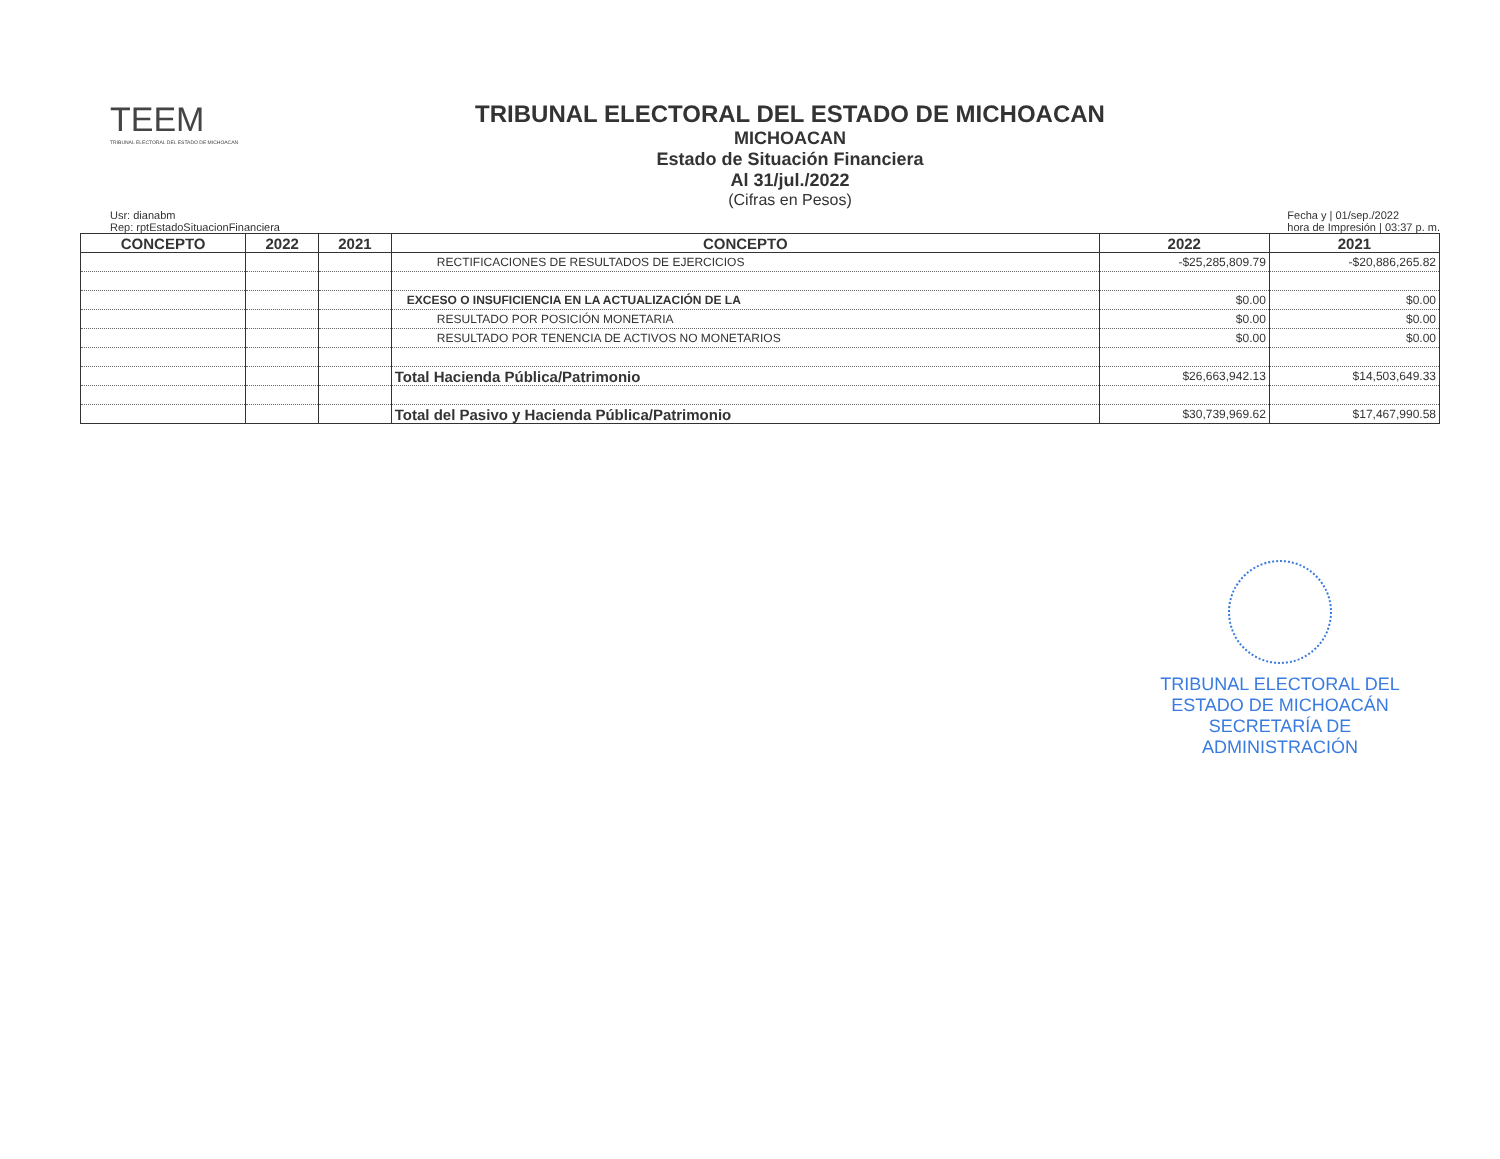TEEM
TRIBUNAL ELECTORAL DEL ESTADO DE MICHOACAN
TRIBUNAL ELECTORAL DEL ESTADO DE MICHOACAN
MICHOACAN
Estado de Situación Financiera
Al 31/jul./2022
(Cifras en Pesos)
Usr: dianabm
Rep: rptEstadoSituacionFinanciera
Fecha y | 01/sep./2022
hora de Impresión | 03:37 p. m.
| CONCEPTO | 2022 | 2021 | CONCEPTO | 2022 | 2021 |
| --- | --- | --- | --- | --- | --- |
| | | | RECTIFICACIONES DE RESULTADOS DE EJERCICIOS | -$25,285,809.79 | -$20,886,265.82 |
| | | | EXCESO O INSUFICIENCIA EN LA ACTUALIZACIÓN DE LA | $0.00 | $0.00 |
| | | | RESULTADO POR POSICIÓN MONETARIA | $0.00 | $0.00 |
| | | | RESULTADO POR TENENCIA DE ACTIVOS NO MONETARIOS | $0.00 | $0.00 |
| | | | Total Hacienda Pública/Patrimonio | $26,663,942.13 | $14,503,649.33 |
| | | | Total del Pasivo y Hacienda Pública/Patrimonio | $30,739,969.62 | $17,467,990.58 |
TRIBUNAL ELECTORAL DEL ESTADO DE MICHOACÁN SECRETARÍA DE ADMINISTRACIÓN